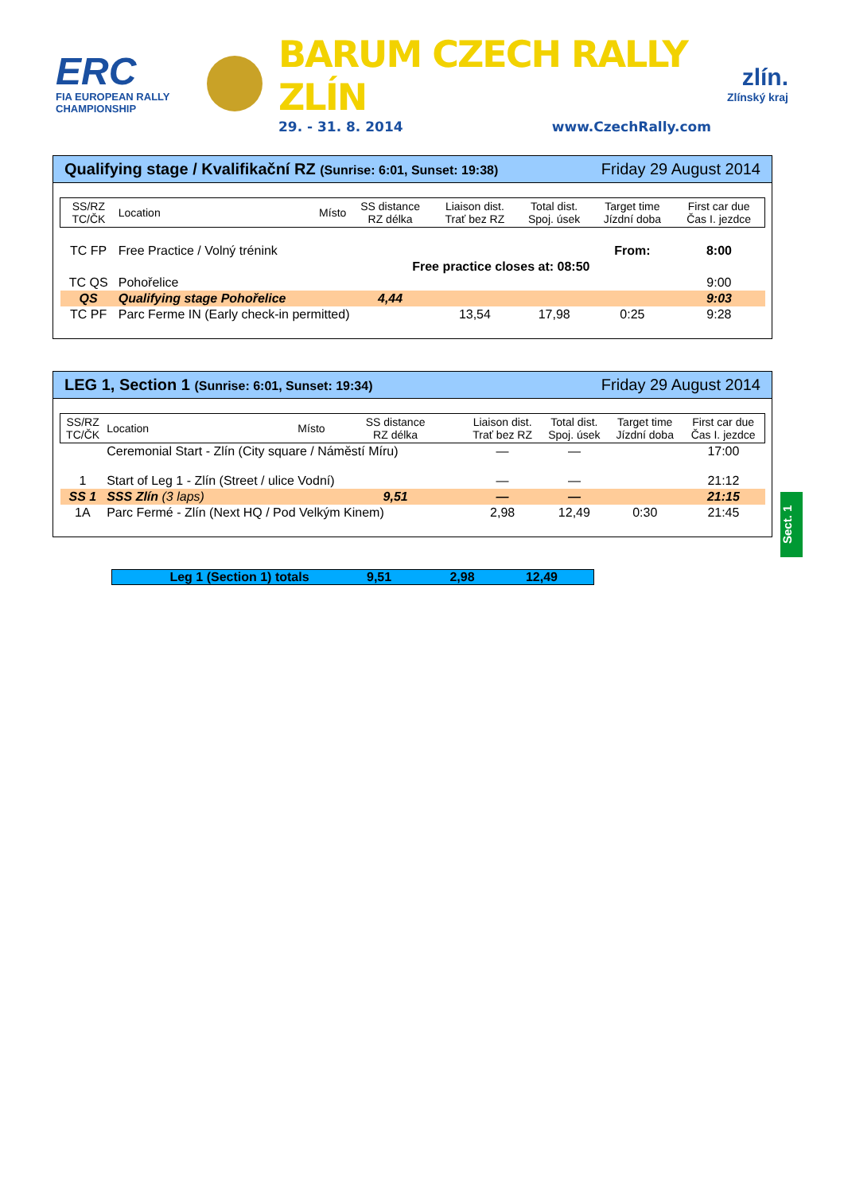ERC
FIA EUROPEAN RALLY CHAMPIONSHIP
BARUM CZECH RALLY ZLÍN
29. - 31. 8. 2014 www.CzechRally.com
zlín.
Zlínský kraj
Qualifying stage / Kvalifikační RZ (Sunrise: 6:01, Sunset: 19:38) Friday 29 August 2014
| SS/RZ TC/ČK | Location | Místo | SS distance RZ délka | Liaison dist. Trať bez RZ | Total dist. Spoj. úsek | Target time Jízdní doba | First car due Čas I. jezdce |
| --- | --- | --- | --- | --- | --- | --- | --- |
| TC FP | Free Practice / Volný trénink | | | | | From: | 8:00 |
| | Free practice closes at: 08:50 | | | | | | |
| TC QS | Pohořelice | | | | | | 9:00 |
| QS | Qualifying stage Pohořelice | | 4,44 | | | | 9:03 |
| TC PF | Parc Ferme IN (Early check-in permitted) | | | 13,54 | 17,98 | 0:25 | 9:28 |
LEG 1, Section 1 (Sunrise: 6:01, Sunset: 19:34) Friday 29 August 2014
| SS/RZ TC/ČK | Location | Místo | SS distance RZ délka | Liaison dist. Trať bez RZ | Total dist. Spoj. úsek | Target time Jízdní doba | First car due Čas I. jezdce |
| --- | --- | --- | --- | --- | --- | --- | --- |
| | Ceremonial Start - Zlín (City square / Náměstí Míru) | | | — | — | | 17:00 |
| 1 | Start of Leg 1 - Zlín (Street / ulice Vodní) | | | — | — | | 21:12 |
| SS 1 | SSS Zlín (3 laps) | | 9,51 | — | — | | 21:15 |
| 1A | Parc Fermé - Zlín (Next HQ / Pod Velkým Kinem) | | | 2,98 | 12,49 | 0:30 | 21:45 |
Sect. 1
Leg 1 (Section 1) totals 9,51 2,98 12,49